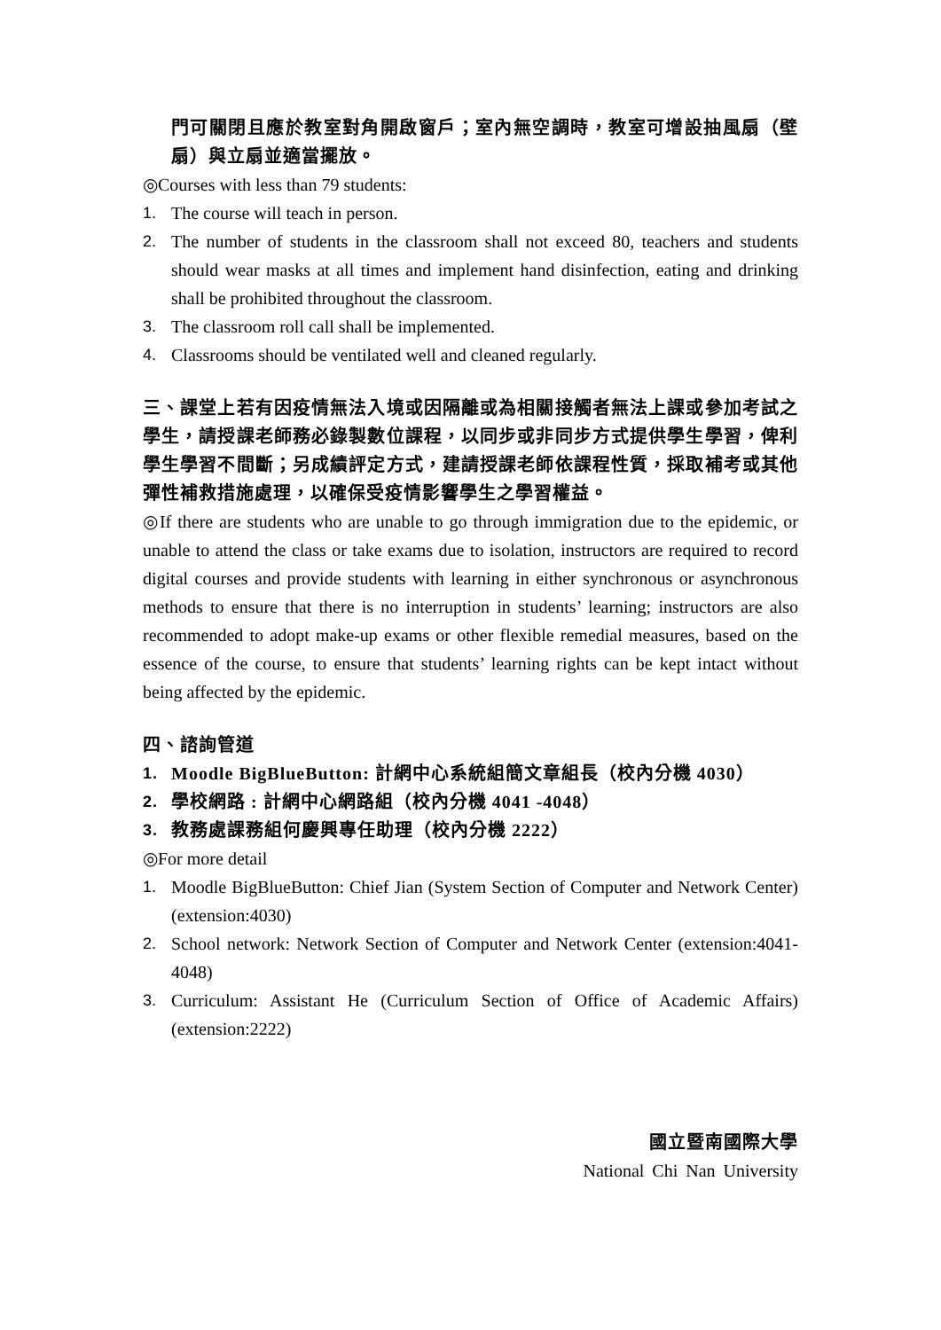門可關閉且應於教室對角開啟窗戶；室內無空調時，教室可增設抽風扇（壁扇）與立扇並適當擺放。
◎Courses with less than 79 students:
1. The course will teach in person.
2. The number of students in the classroom shall not exceed 80, teachers and students should wear masks at all times and implement hand disinfection, eating and drinking shall be prohibited throughout the classroom.
3. The classroom roll call shall be implemented.
4. Classrooms should be ventilated well and cleaned regularly.
三、課堂上若有因疫情無法入境或因隔離或為相關接觸者無法上課或參加考試之學生，請授課老師務必錄製數位課程，以同步或非同步方式提供學生學習，俾利學生學習不間斷；另成績評定方式，建請授課老師依課程性質，採取補考或其他彈性補救措施處理，以確保受疫情影響學生之學習權益。
◎If there are students who are unable to go through immigration due to the epidemic, or unable to attend the class or take exams due to isolation, instructors are required to record digital courses and provide students with learning in either synchronous or asynchronous methods to ensure that there is no interruption in students’ learning; instructors are also recommended to adopt make-up exams or other flexible remedial measures, based on the essence of the course, to ensure that students’ learning rights can be kept intact without being affected by the epidemic.
四、諮詢管道
1. Moodle BigBlueButton: 計網中心系統組簡文章組長（校內分機 4030）
2. 學校網路 : 計網中心網路組（校內分機 4041 -4048）
3. 教務處課務組何慶興專任助理（校內分機 2222）
◎For more detail
1. Moodle BigBlueButton: Chief Jian (System Section of Computer and Network Center) (extension:4030)
2. School network: Network Section of Computer and Network Center (extension:4041-4048)
3. Curriculum: Assistant He (Curriculum Section of Office of Academic Affairs) (extension:2222)
國立暨南國際大學
National Chi Nan University